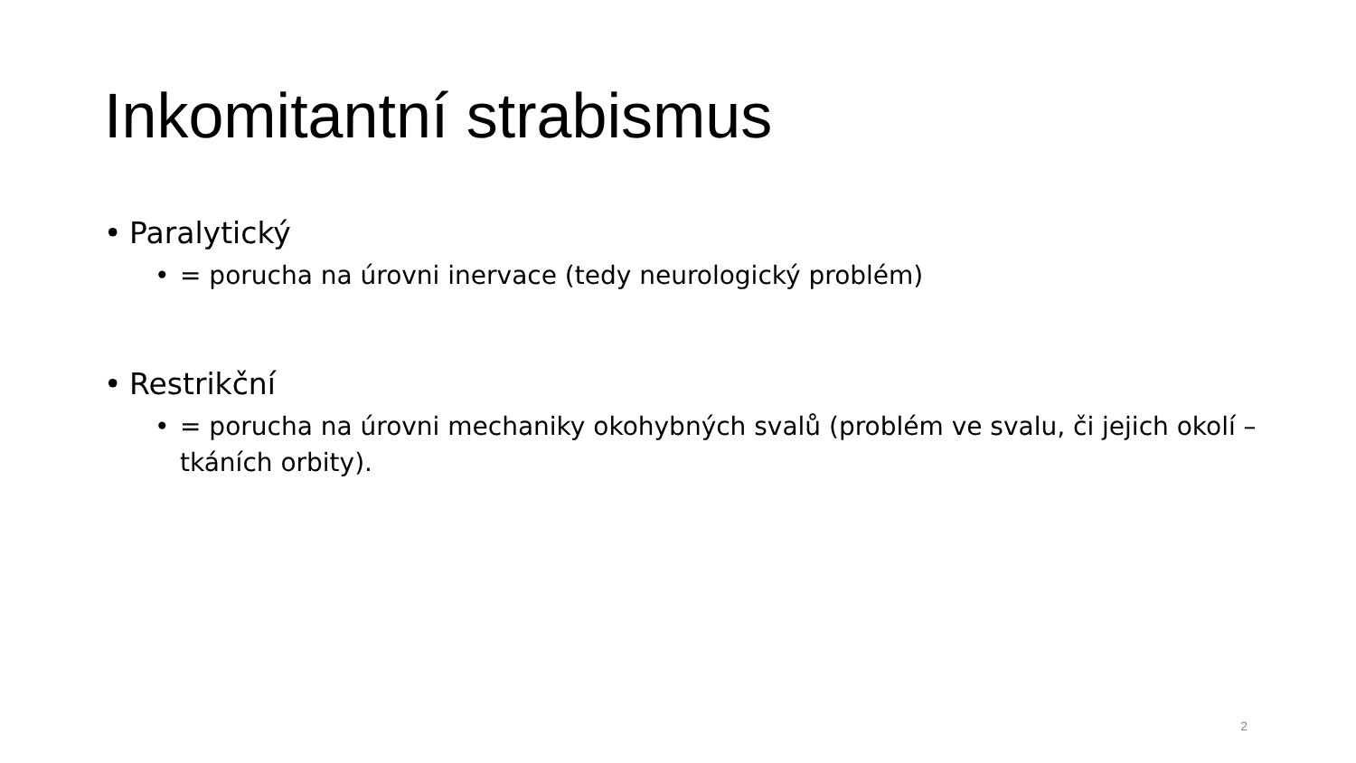Inkomitantní strabismus
• Paralytický
• = porucha na úrovni inervace (tedy neurologický problém)
• Restrikční
• = porucha na úrovni mechaniky okohybných svalů (problém ve svalu, či jejich okolí – tkáních orbity).
2